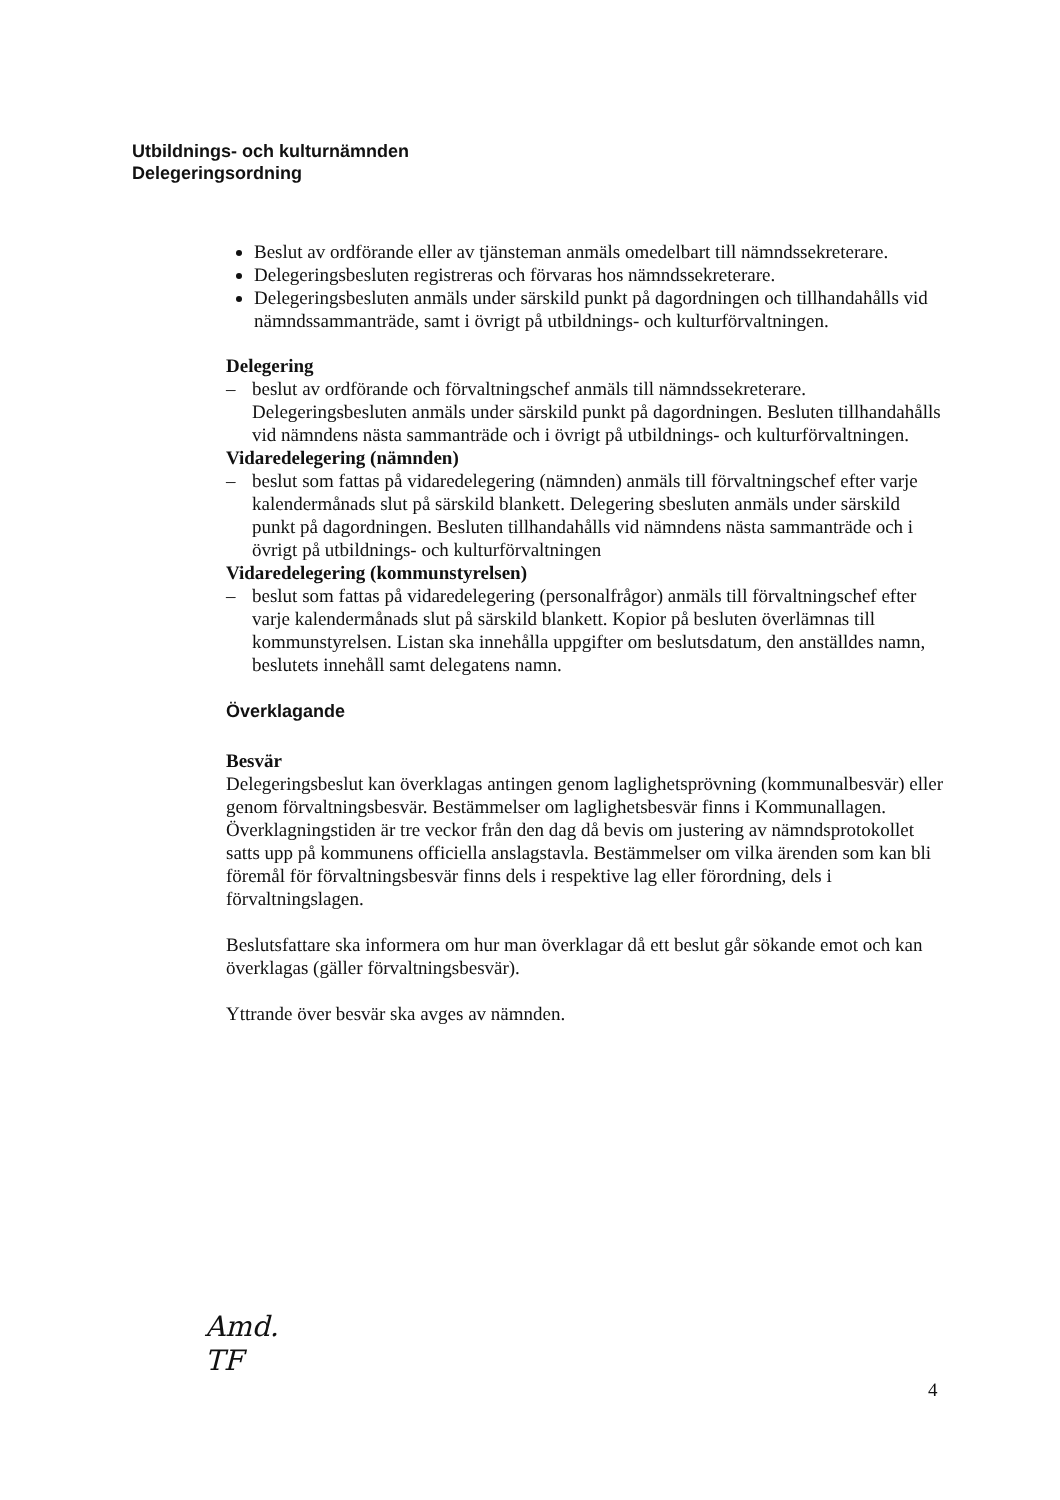Utbildnings- och kulturnämnden
Delegeringsordning
Beslut av ordförande eller av tjänsteman anmäls omedelbart till nämndssekreterare.
Delegeringsbesluten registreras och förvaras hos nämndssekreterare.
Delegeringsbesluten anmäls under särskild punkt på dagordningen och tillhandahålls vid nämndssammanträde, samt i övrigt på utbildnings- och kulturförvaltningen.
Delegering
– beslut av ordförande och förvaltningschef anmäls till nämndssekreterare. Delegeringsbesluten anmäls under särskild punkt på dagordningen. Besluten tillhandahålls vid nämndens nästa sammanträde och i övrigt på utbildnings- och kulturförvaltningen.
Vidaredelegering (nämnden)
– beslut som fattas på vidaredelegering (nämnden) anmäls till förvaltningschef efter varje kalendermånads slut på särskild blankett. Delegering sbesluten anmäls under särskild punkt på dagordningen. Besluten tillhandahålls vid nämndens nästa sammanträde och i övrigt på utbildnings- och kulturförvaltningen
Vidaredelegering (kommunstyrelsen)
– beslut som fattas på vidaredelegering (personalfrågor) anmäls till förvaltningschef efter varje kalendermånads slut på särskild blankett. Kopior på besluten överlämnas till kommunstyrelsen. Listan ska innehålla uppgifter om beslutsdatum, den anställdes namn, beslutets innehåll samt delegatens namn.
Överklagande
Besvär
Delegeringsbeslut kan överklagas antingen genom laglighetsprövning (kommunalbesvär) eller genom förvaltningsbesvär. Bestämmelser om laglighetsbesvär finns i Kommunallagen. Överklagningstiden är tre veckor från den dag då bevis om justering av nämndsprotokollet satts upp på kommunens officiella anslagstavla. Bestämmelser om vilka ärenden som kan bli föremål för förvaltningsbesvär finns dels i respektive lag eller förordning, dels i förvaltningslagen.
Beslutsfattare ska informera om hur man överklagar då ett beslut går sökande emot och kan överklagas (gäller förvaltningsbesvär).
Yttrande över besvär ska avges av nämnden.
Amd.
TF
4